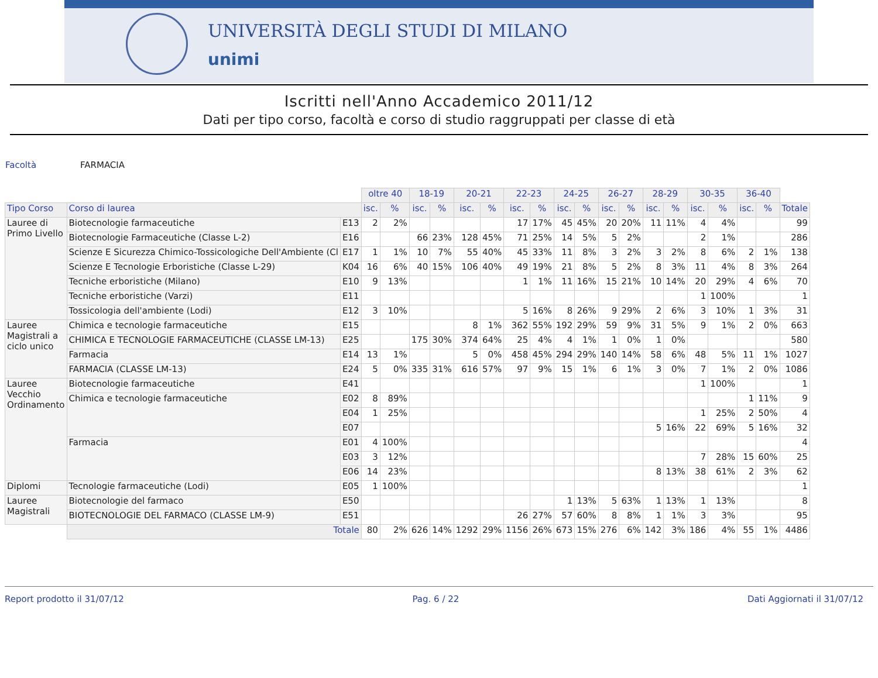UNIVERSITÀ DEGLI STUDI DI MILANO
unimi
Iscritti nell'Anno Accademico 2011/12
Dati per tipo corso, facoltà e corso di studio raggruppati per classe di età
Facoltà FARMACIA
| | | | oltre 40 | | 18-19 | | 20-21 | | 22-23 | | 24-25 | | 26-27 | | 28-29 | | 30-35 | | 36-40 | | |
| Tipo Corso | Corso di laurea | | isc. | % | isc. | % | isc. | % | isc. | % | isc. | % | isc. | % | isc. | % | isc. | % | isc. | % | Totale |
| Lauree di Primo Livello | Biotecnologie farmaceutiche | E13 | 2 | 2% | | | | | 17 | 17% | 45 | 45% | 20 | 20% | 11 | 11% | 4 | 4% | | | 99 |
| | Biotecnologie Farmaceutiche (Classe L-2) | E16 | | | 66 | 23% | 128 | 45% | 71 | 25% | 14 | 5% | 5 | 2% | | | 2 | 1% | | | 286 |
| | Scienze E Sicurezza Chimico-Tossicologiche Dell'Ambiente (Cl | E17 | 1 | 1% | 10 | 7% | 55 | 40% | 45 | 33% | 11 | 8% | 3 | 2% | 3 | 2% | 8 | 6% | 2 | 1% | 138 |
| | Scienze E Tecnologie Erboristiche (Classe L-29) | K04 | 16 | 6% | 40 | 15% | 106 | 40% | 49 | 19% | 21 | 8% | 5 | 2% | 8 | 3% | 11 | 4% | 8 | 3% | 264 |
| | Tecniche erboristiche (Milano) | E10 | 9 | 13% | | | | | 1 | 1% | 11 | 16% | 15 | 21% | 10 | 14% | 20 | 29% | 4 | 6% | 70 |
| | Tecniche erboristiche (Varzi) | E11 | | | | | | | | | | | | | | | 1 | 100% | | | 1 |
| | Tossicologia dell'ambiente (Lodi) | E12 | 3 | 10% | | | | | 5 | 16% | 8 | 26% | 9 | 29% | 2 | 6% | 3 | 10% | 1 | 3% | 31 |
| Lauree Magistrali a ciclo unico | Chimica e tecnologie farmaceutiche | E15 | | | | | 8 | 1% | 362 | 55% | 192 | 29% | 59 | 9% | 31 | 5% | 9 | 1% | 2 | 0% | 663 |
| | CHIMICA E TECNOLOGIE FARMACEUTICHE (CLASSE LM-13) | E25 | | | 175 | 30% | 374 | 64% | 25 | 4% | 4 | 1% | 1 | 0% | 1 | 0% | | | | | 580 |
| | Farmacia | E14 | 13 | 1% | | | 5 | 0% | 458 | 45% | 294 | 29% | 140 | 14% | 58 | 6% | 48 | 5% | 11 | 1% | 1027 |
| | FARMACIA (CLASSE LM-13) | E24 | 5 | 0% | 335 | 31% | 616 | 57% | 97 | 9% | 15 | 1% | 6 | 1% | 3 | 0% | 7 | 1% | 2 | 0% | 1086 |
| Lauree Vecchio Ordinamento | Biotecnologie farmaceutiche | E41 | | | | | | | | | | | | | | | 1 | 100% | | | 1 |
| | Chimica e tecnologie farmaceutiche | E02 | 8 | 89% | | | | | | | | | | | | | | | 1 | 11% | 9 |
| | | E04 | 1 | 25% | | | | | | | | | | | | | 1 | 25% | 2 | 50% | 4 |
| | | E07 | | | | | | | | | | | | | 5 | 16% | 22 | 69% | 5 | 16% | 32 |
| | Farmacia | E01 | 4 | 100% | | | | | | | | | | | | | | | | | 4 |
| | | E03 | 3 | 12% | | | | | | | | | | | | | 7 | 28% | 15 | 60% | 25 |
| | | E06 | 14 | 23% | | | | | | | | | | | 8 | 13% | 38 | 61% | 2 | 3% | 62 |
| Diplomi | Tecnologie farmaceutiche (Lodi) | E05 | 1 | 100% | | | | | | | | | | | | | | | | | 1 |
| Lauree Magistrali | Biotecnologie del farmaco | E50 | | | | | | | | | 1 | 13% | 5 | 63% | 1 | 13% | 1 | 13% | | | 8 |
| | BIOTECNOLOGIE DEL FARMACO (CLASSE LM-9) | E51 | | | | | | | 26 | 27% | 57 | 60% | 8 | 8% | 1 | 1% | 3 | 3% | | | 95 |
| | Totale | | 80 | 2% | 626 | 14% | 1292 | 29% | 1156 | 26% | 673 | 15% | 276 | 6% | 142 | 3% | 186 | 4% | 55 | 1% | 4486 |
Report prodotto il 31/07/12 Pag. 6 / 22 Dati Aggiornati il 31/07/12